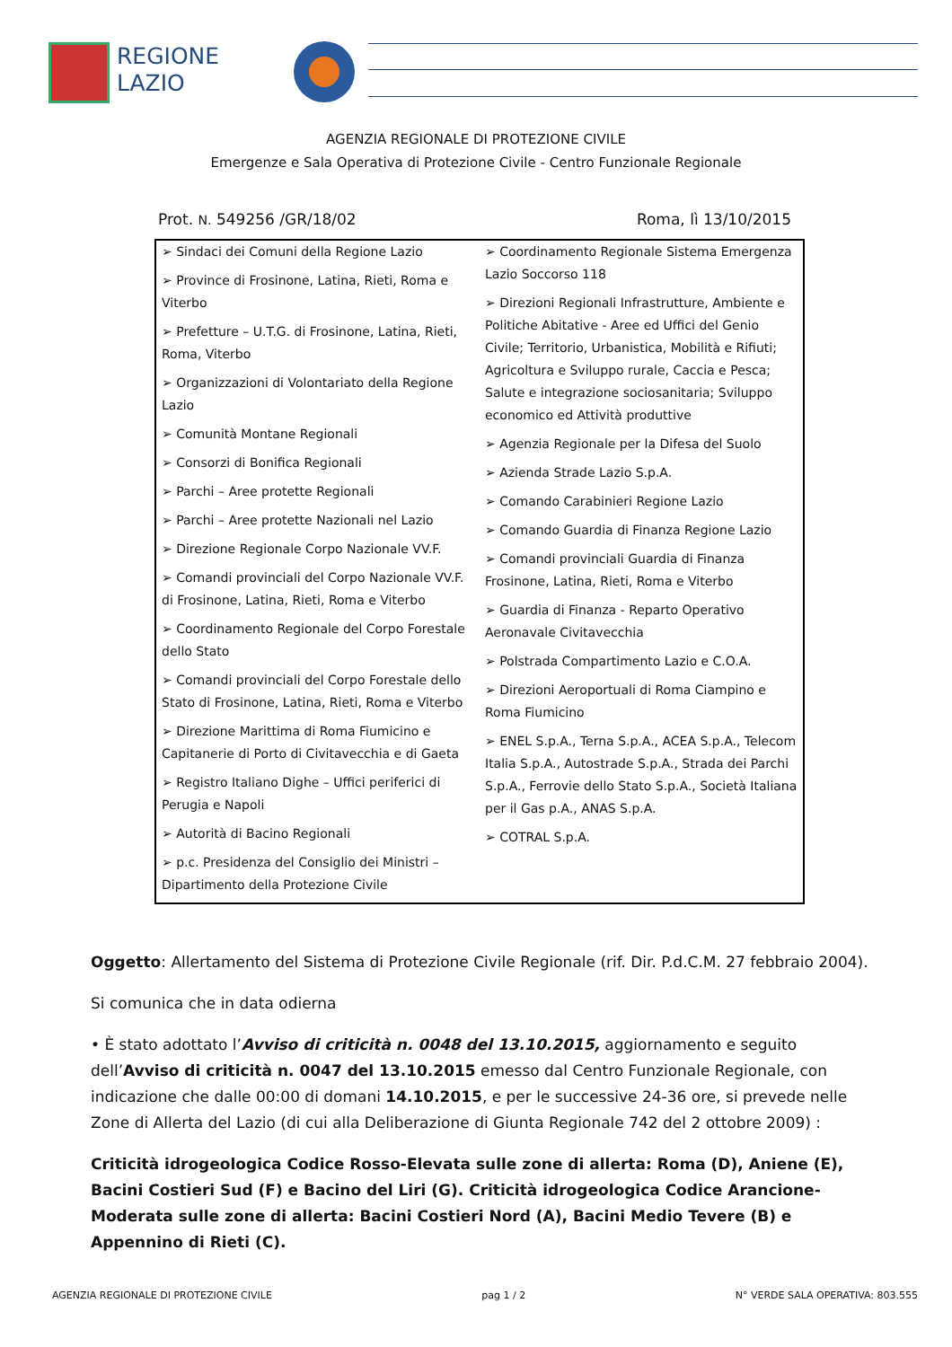REGIONE
LAZIO
AGENZIA REGIONALE DI PROTEZIONE CIVILE
Emergenze e Sala Operativa di Protezione Civile - Centro Funzionale Regionale
Prot. N. 549256 /GR/18/02 Roma, lì 13/10/2015
| ➢ Sindaci dei Comuni della Regione Lazio ➢ Province di Frosinone, Latina, Rieti, Roma e Viterbo ➢ Prefetture – U.T.G. di Frosinone, Latina, Rieti, Roma, Viterbo ➢ Organizzazioni di Volontariato della Regione Lazio ➢ Comunità Montane Regionali ➢ Consorzi di Bonifica Regionali ➢ Parchi – Aree protette Regionali ➢ Parchi – Aree protette Nazionali nel Lazio ➢ Direzione Regionale Corpo Nazionale VV.F. ➢ Comandi provinciali del Corpo Nazionale VV.F. di Frosinone, Latina, Rieti, Roma e Viterbo ➢ Coordinamento Regionale del Corpo Forestale dello Stato ➢ Comandi provinciali del Corpo Forestale dello Stato di Frosinone, Latina, Rieti, Roma e Viterbo ➢ Direzione Marittima di Roma Fiumicino e Capitanerie di Porto di Civitavecchia e di Gaeta ➢ Registro Italiano Dighe – Uffici periferici di Perugia e Napoli ➢ Autorità di Bacino Regionali ➢ p.c. Presidenza del Consiglio dei Ministri – Dipartimento della Protezione Civile | ➢ Coordinamento Regionale Sistema Emergenza Lazio Soccorso 118 ➢ Direzioni Regionali Infrastrutture, Ambiente e Politiche Abitative - Aree ed Uffici del Genio Civile; Territorio, Urbanistica, Mobilità e Rifiuti; Agricoltura e Sviluppo rurale, Caccia e Pesca; Salute e integrazione sociosanitaria; Sviluppo economico ed Attività produttive ➢ Agenzia Regionale per la Difesa del Suolo ➢ Azienda Strade Lazio S.p.A. ➢ Comando Carabinieri Regione Lazio ➢ Comando Guardia di Finanza Regione Lazio ➢ Comandi provinciali Guardia di Finanza Frosinone, Latina, Rieti, Roma e Viterbo ➢ Guardia di Finanza - Reparto Operativo Aeronavale Civitavecchia ➢ Polstrada Compartimento Lazio e C.O.A. ➢ Direzioni Aeroportuali di Roma Ciampino e Roma Fiumicino ➢ ENEL S.p.A., Terna S.p.A., ACEA S.p.A., Telecom Italia S.p.A., Autostrade S.p.A., Strada dei Parchi S.p.A., Ferrovie dello Stato S.p.A., Società Italiana per il Gas p.A., ANAS S.p.A. ➢ COTRAL S.p.A. |
Oggetto: Allertamento del Sistema di Protezione Civile Regionale (rif. Dir. P.d.C.M. 27 febbraio 2004).
Si comunica che in data odierna
• È stato adottato l’Avviso di criticità n. 0048 del 13.10.2015, aggiornamento e seguito dell’Avviso di criticità n. 0047 del 13.10.2015 emesso dal Centro Funzionale Regionale, con indicazione che dalle 00:00 di domani 14.10.2015, e per le successive 24-36 ore, si prevede nelle Zone di Allerta del Lazio (di cui alla Deliberazione di Giunta Regionale 742 del 2 ottobre 2009) :
Criticità idrogeologica Codice Rosso-Elevata sulle zone di allerta: Roma (D), Aniene (E), Bacini Costieri Sud (F) e Bacino del Liri (G). Criticità idrogeologica Codice Arancione-Moderata sulle zone di allerta: Bacini Costieri Nord (A), Bacini Medio Tevere (B) e Appennino di Rieti (C).
AGENZIA REGIONALE DI PROTEZIONE CIVILE pag 1 / 2 N° VERDE SALA OPERATIVA: 803.555